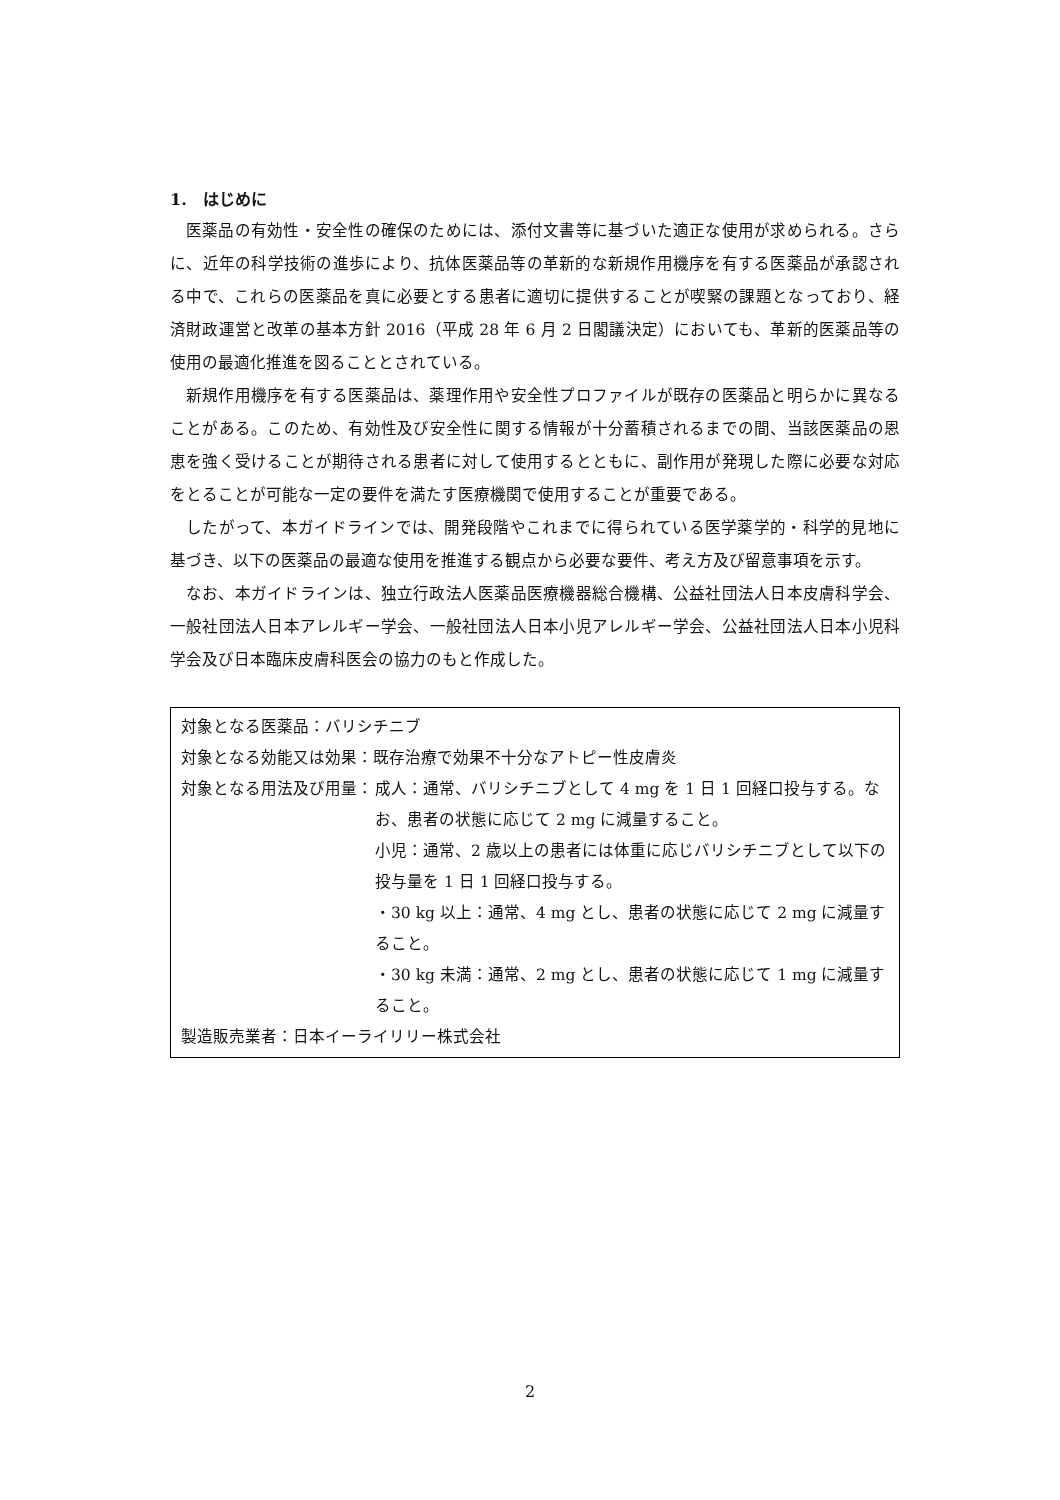1. はじめに
医薬品の有効性・安全性の確保のためには、添付文書等に基づいた適正な使用が求められる。さらに、近年の科学技術の進歩により、抗体医薬品等の革新的な新規作用機序を有する医薬品が承認される中で、これらの医薬品を真に必要とする患者に適切に提供することが喫緊の課題となっており、経済財政運営と改革の基本方針 2016（平成 28 年 6 月 2 日閣議決定）においても、革新的医薬品等の使用の最適化推進を図ることとされている。
新規作用機序を有する医薬品は、薬理作用や安全性プロファイルが既存の医薬品と明らかに異なることがある。このため、有効性及び安全性に関する情報が十分蓄積されるまでの間、当該医薬品の恩恵を強く受けることが期待される患者に対して使用するとともに、副作用が発現した際に必要な対応をとることが可能な一定の要件を満たす医療機関で使用することが重要である。
したがって、本ガイドラインでは、開発段階やこれまでに得られている医学薬学的・科学的見地に基づき、以下の医薬品の最適な使用を推進する観点から必要な要件、考え方及び留意事項を示す。
なお、本ガイドラインは、独立行政法人医薬品医療機器総合機構、公益社団法人日本皮膚科学会、一般社団法人日本アレルギー学会、一般社団法人日本小児アレルギー学会、公益社団法人日本小児科学会及び日本臨床皮膚科医会の協力のもと作成した。
対象となる医薬品：バリシチニブ
対象となる効能又は効果：既存治療で効果不十分なアトピー性皮膚炎
対象となる用法及び用量： 成人：通常、バリシチニブとして 4 mg を 1 日 1 回経口投与する。なお、患者の状態に応じて 2 mg に減量すること。
小児：通常、2 歳以上の患者には体重に応じバリシチニブとして以下の投与量を 1 日 1 回経口投与する。
・30 kg 以上：通常、4 mg とし、患者の状態に応じて 2 mg に減量すること。
・30 kg 未満：通常、2 mg とし、患者の状態に応じて 1 mg に減量すること。
製造販売業者：日本イーライリリー株式会社
2